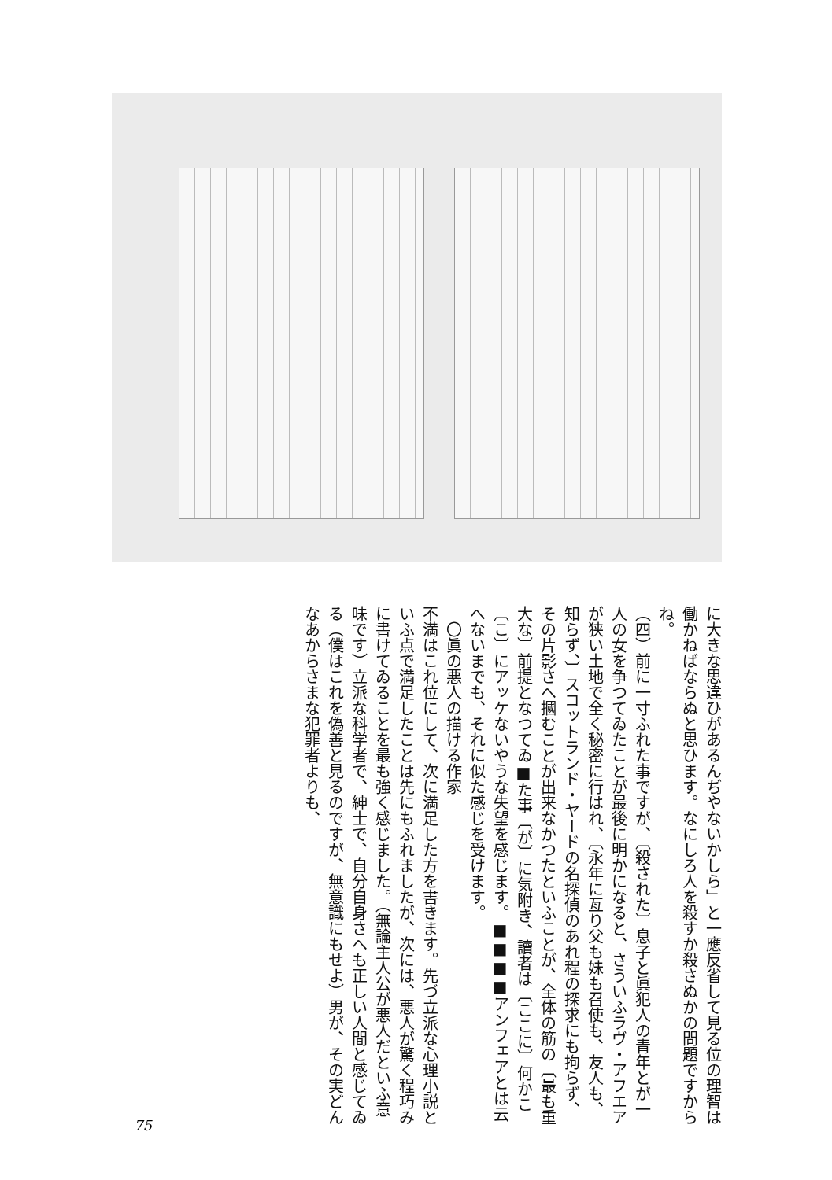に大きな思違ひがあるんぢやないかしら」と一應反省して見る位の理智は働かねばならぬと思ひます。なにしろ人を殺すか殺さぬかの問題ですからね。
（四）前に一寸ふれた事ですが、〔殺された〕息子と眞犯人の青年とが一人の女を争つてゐたことが最後に明かになると、さういふラヴ・アフエアが狭い土地で全く秘密に行はれ、〔永年に亙り父も妹も召使も、友人も、知らず、〕スコットランド・ヤードの名探偵のあれ程の探求にも拘らず、その片影さへ摑むことが出来なかつたといふことが、全体の筋の〔最も重大な〕前提となつてゐ■た事〔が〕に気附き、讀者は〔ここに〕何かこ〔こ〕にアッケないやうな失望を感じます。■■■■アンフェアとは云へないまでも、それに似た感じを受けます。
　〇眞の悪人の描ける作家
不満はこれ位にして、次に満足した方を書きます。先づ立派な心理小説といふ点で満足したことは先にもふれましたが、次には、悪人が驚く程巧みに書けてゐることを最も強く感じました。（無論主人公が悪人だといふ意味です）立派な科学者で、紳士で、自分自身さへも正しい人間と感じてゐる（僕はこれを偽善と見るのですが、無意識にもせよ）男が、その実どんなあからさまな犯罪者よりも、
75